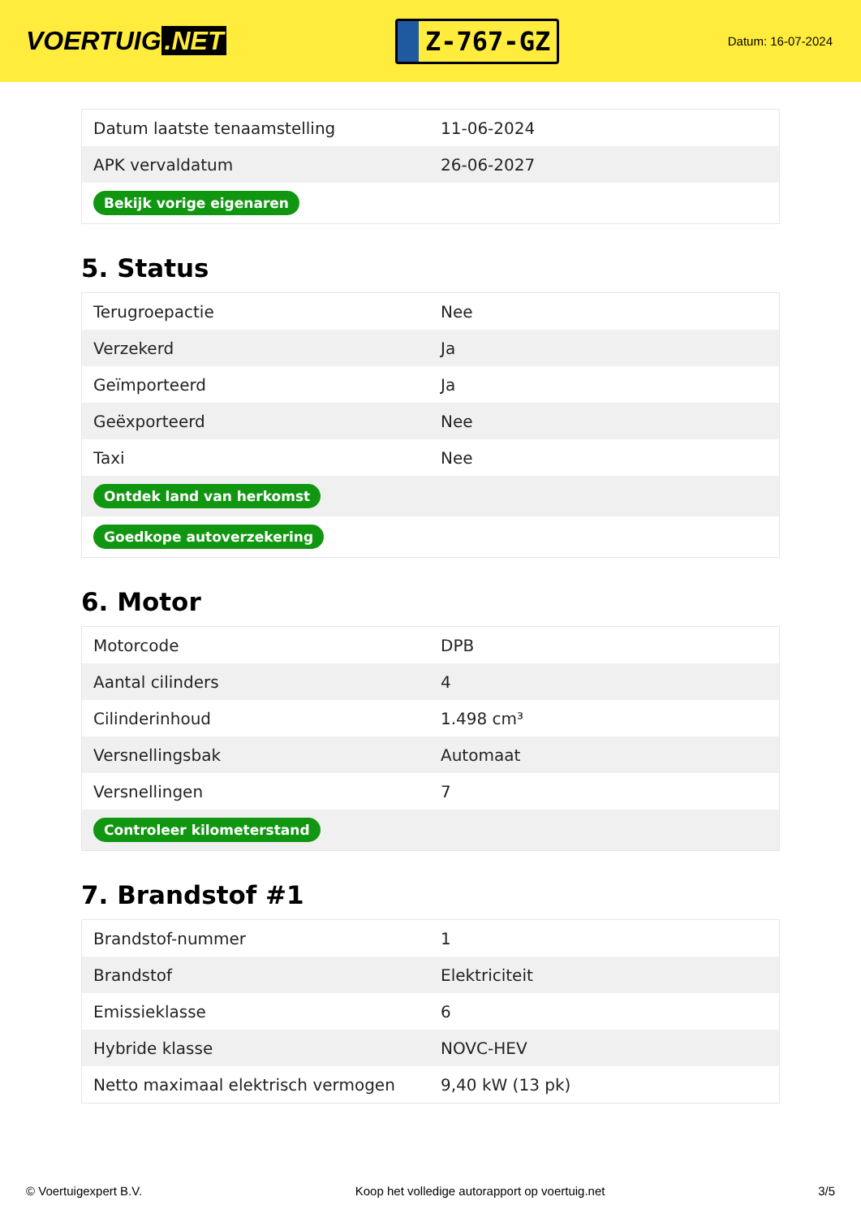VOERTUIG.NET
Z-767-GZ
Datum: 16-07-2024
| Datum laatste tenaamstelling | 11-06-2024 |
| APK vervaldatum | 26-06-2027 |
| Bekijk vorige eigenaren | |
5. Status
| Terugroepactie | Nee |
| Verzekerd | Ja |
| Geïmporteerd | Ja |
| Geëxporteerd | Nee |
| Taxi | Nee |
| Ontdek land van herkomst | |
| Goedkope autoverzekering | |
6. Motor
| Motorcode | DPB |
| Aantal cilinders | 4 |
| Cilinderinhoud | 1.498 cm³ |
| Versnellingsbak | Automaat |
| Versnellingen | 7 |
| Controleer kilometerstand | |
7. Brandstof #1
| Brandstof-nummer | 1 |
| Brandstof | Elektriciteit |
| Emissieklasse | 6 |
| Hybride klasse | NOVC-HEV |
| Netto maximaal elektrisch vermogen | 9,40 kW (13 pk) |
© Voertuigexpert B.V. Koop het volledige autorapport op voertuig.net 3/5